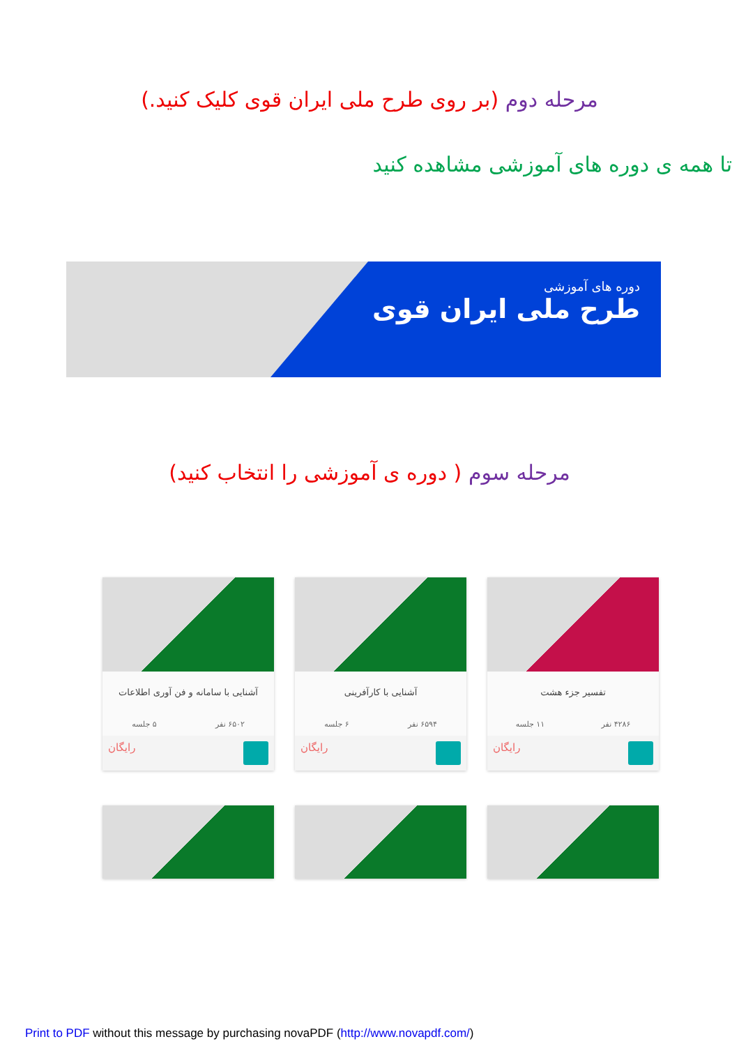مرحله دوم (بر روی طرح ملی ایران قوی کلیک کنید.)
تا همه ی دوره های آموزشی مشاهده کنید
دوره های آموزشی
طرح ملی ایران قوی
مرحله سوم ( دوره ی آموزشی را انتخاب کنید)
تفسیر جزء هشت
۴۲۸۶ نفر ۱۱ جلسه
رایگان
آشنایی با کارآفرینی
۶۵۹۴ نفر ۶ جلسه
رایگان
آشنایی با سامانه و فن آوری اطلاعات
۶۵۰۲ نفر ۵ جلسه
رایگان
Print to PDF without this message by purchasing novaPDF (http://www.novapdf.com/)